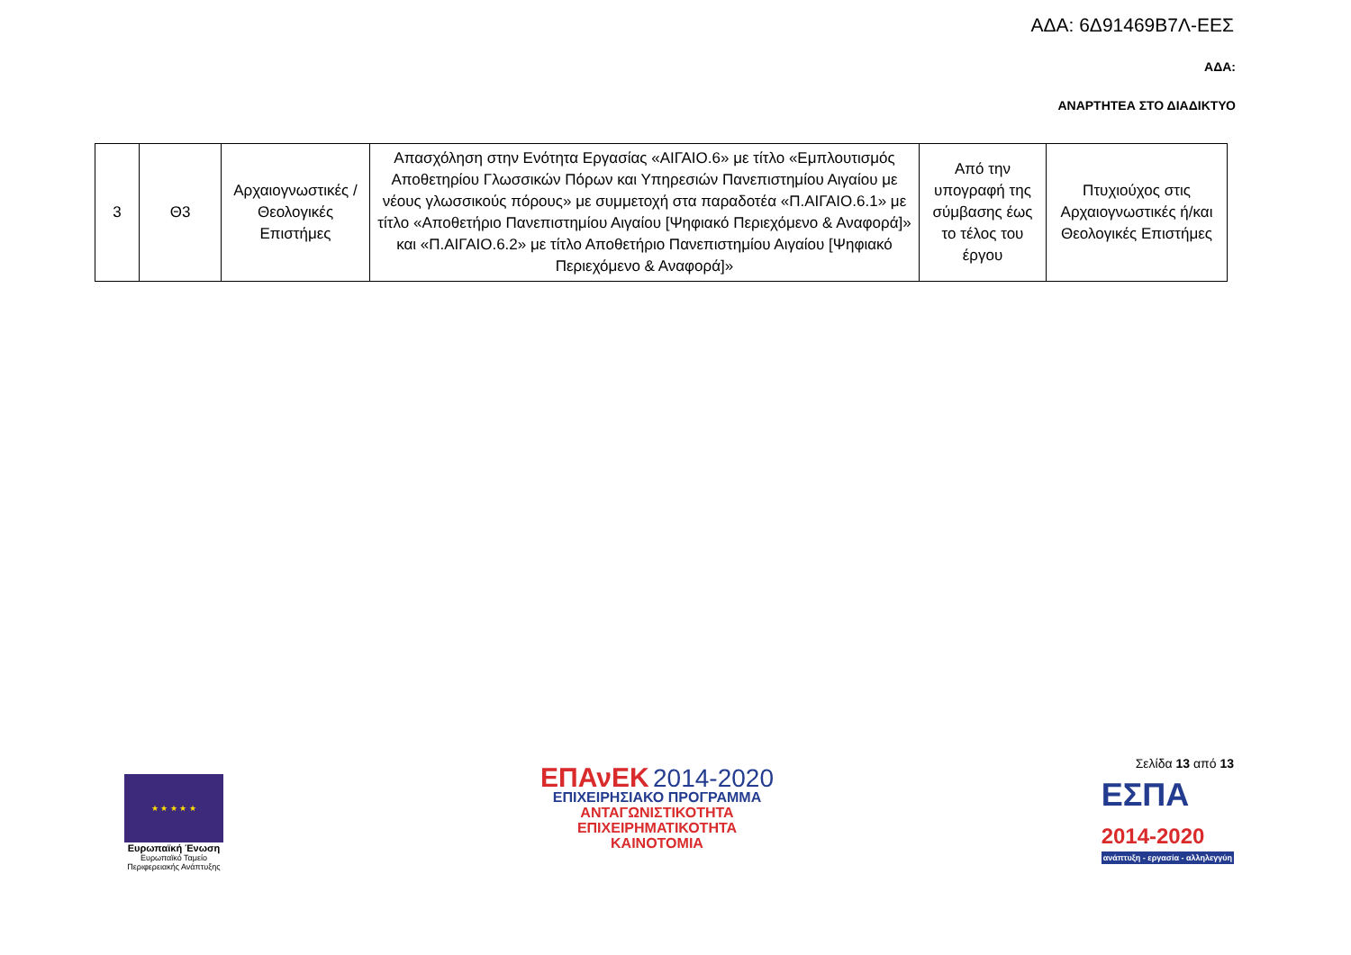ΑΔΑ: 6Δ91469Β7Λ-ΕΕΣ
ΑΔΑ:
ΑΝΑΡΤΗΤΕΑ ΣΤΟ ΔΙΑΔΙΚΤΥΟ
| 3 | Θ3 | Αρχαιογνωστικές / Θεολογικές Επιστήμες | Απασχόληση στην Ενότητα Εργασίας «ΑΙΓΑΙΟ.6» με τίτλο «Εμπλουτισμός Αποθετηρίου Γλωσσικών Πόρων και Υπηρεσιών Πανεπιστημίου Αιγαίου με νέους γλωσσικούς πόρους» με συμμετοχή στα παραδοτέα «Π.ΑΙΓΑΙΟ.6.1» με τίτλο «Αποθετήριο Πανεπιστημίου Αιγαίου [Ψηφιακό Περιεχόμενο & Αναφορά]» και «Π.ΑΙΓΑΙΟ.6.2» με τίτλο Αποθετήριο Πανεπιστημίου Αιγαίου [Ψηφιακό Περιεχόμενο & Αναφορά]» | Από την υπογραφή της σύμβασης έως το τέλος του έργου | Πτυχιούχος στις Αρχαιογνωστικές ή/και Θεολογικές Επιστήμες |
★ ★ ★ ★ ★
Ευρωπαϊκή Ένωση
Ευρωπαϊκό Ταμείο
Περιφερειακής Ανάπτυξης
ΕΠΑνΕΚ 2014-2020
ΕΠΙΧΕΙΡΗΣΙΑΚΟ ΠΡΟΓΡΑΜΜΑ
ΑΝΤΑΓΩΝΙΣΤΙΚΟΤΗΤΑ
ΕΠΙΧΕΙΡΗΜΑΤΙΚΟΤΗΤΑ
ΚΑΙΝΟΤΟΜΙΑ
Σελίδα 13 από 13
ΕΣΠΑ
2014-2020
ανάπτυξη - εργασία - αλληλεγγύη